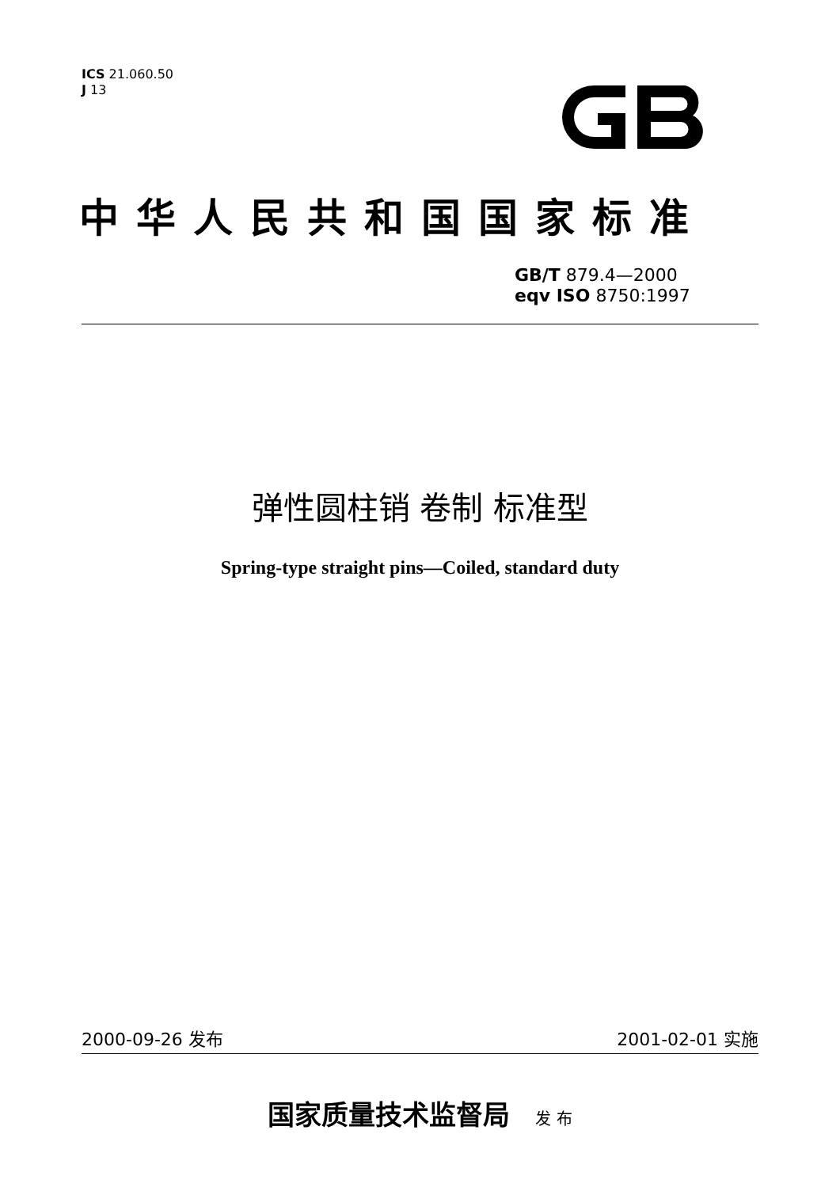ICS 21.060.50
J 13
中华人民共和国国家标准
GB/T 879.4—2000
eqv ISO 8750:1997
弹性圆柱销 卷制 标准型
Spring-type straight pins—Coiled, standard duty
2000-09-26 发布 2001-02-01 实施
国家质量技术监督局 发 布